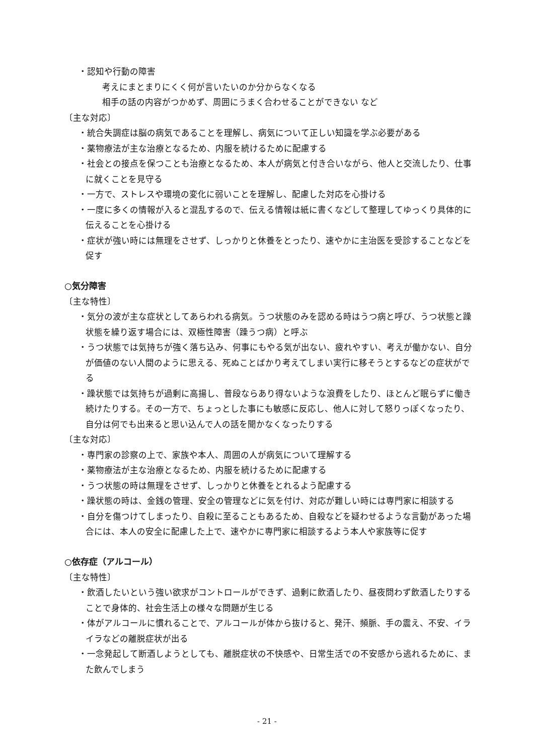・認知や行動の障害
考えにまとまりにくく何が言いたいのか分からなくなる
相手の話の内容がつかめず、周囲にうまく合わせることができない など
〔主な対応〕
・統合失調症は脳の病気であることを理解し、病気について正しい知識を学ぶ必要がある
・薬物療法が主な治療となるため、内服を続けるために配慮する
・社会との接点を保つことも治療となるため、本人が病気と付き合いながら、他人と交流したり、仕事に就くことを見守る
・一方で、ストレスや環境の変化に弱いことを理解し、配慮した対応を心掛ける
・一度に多くの情報が入ると混乱するので、伝える情報は紙に書くなどして整理してゆっくり具体的に伝えることを心掛ける
・症状が強い時には無理をさせず、しっかりと休養をとったり、速やかに主治医を受診することなどを促す
○気分障害
〔主な特性〕
・気分の波が主な症状としてあらわれる病気。うつ状態のみを認める時はうつ病と呼び、うつ状態と躁状態を繰り返す場合には、双極性障害（躁うつ病）と呼ぶ
・うつ状態では気持ちが強く落ち込み、何事にもやる気が出ない、疲れやすい、考えが働かない、自分が価値のない人間のように思える、死ぬことばかり考えてしまい実行に移そうとするなどの症状がでる
・躁状態では気持ちが過剰に高揚し、普段ならあり得ないような浪費をしたり、ほとんど眠らずに働き続けたりする。その一方で、ちょっとした事にも敏感に反応し、他人に対して怒りっぽくなったり、自分は何でも出来ると思い込んで人の話を聞かなくなったりする
〔主な対応〕
・専門家の診察の上で、家族や本人、周囲の人が病気について理解する
・薬物療法が主な治療となるため、内服を続けるために配慮する
・うつ状態の時は無理をさせず、しっかりと休養をとれるよう配慮する
・躁状態の時は、金銭の管理、安全の管理などに気を付け、対応が難しい時には専門家に相談する
・自分を傷つけてしまったり、自殺に至ることもあるため、自殺などを疑わせるような言動があった場合には、本人の安全に配慮した上で、速やかに専門家に相談するよう本人や家族等に促す
○依存症（アルコール）
〔主な特性〕
・飲酒したいという強い欲求がコントロールができず、過剰に飲酒したり、昼夜問わず飲酒したりすることで身体的、社会生活上の様々な問題が生じる
・体がアルコールに慣れることで、アルコールが体から抜けると、発汗、頻脈、手の震え、不安、イライラなどの離脱症状が出る
・一念発起して断酒しようとしても、離脱症状の不快感や、日常生活での不安感から逃れるために、また飲んでしまう
- 21 -